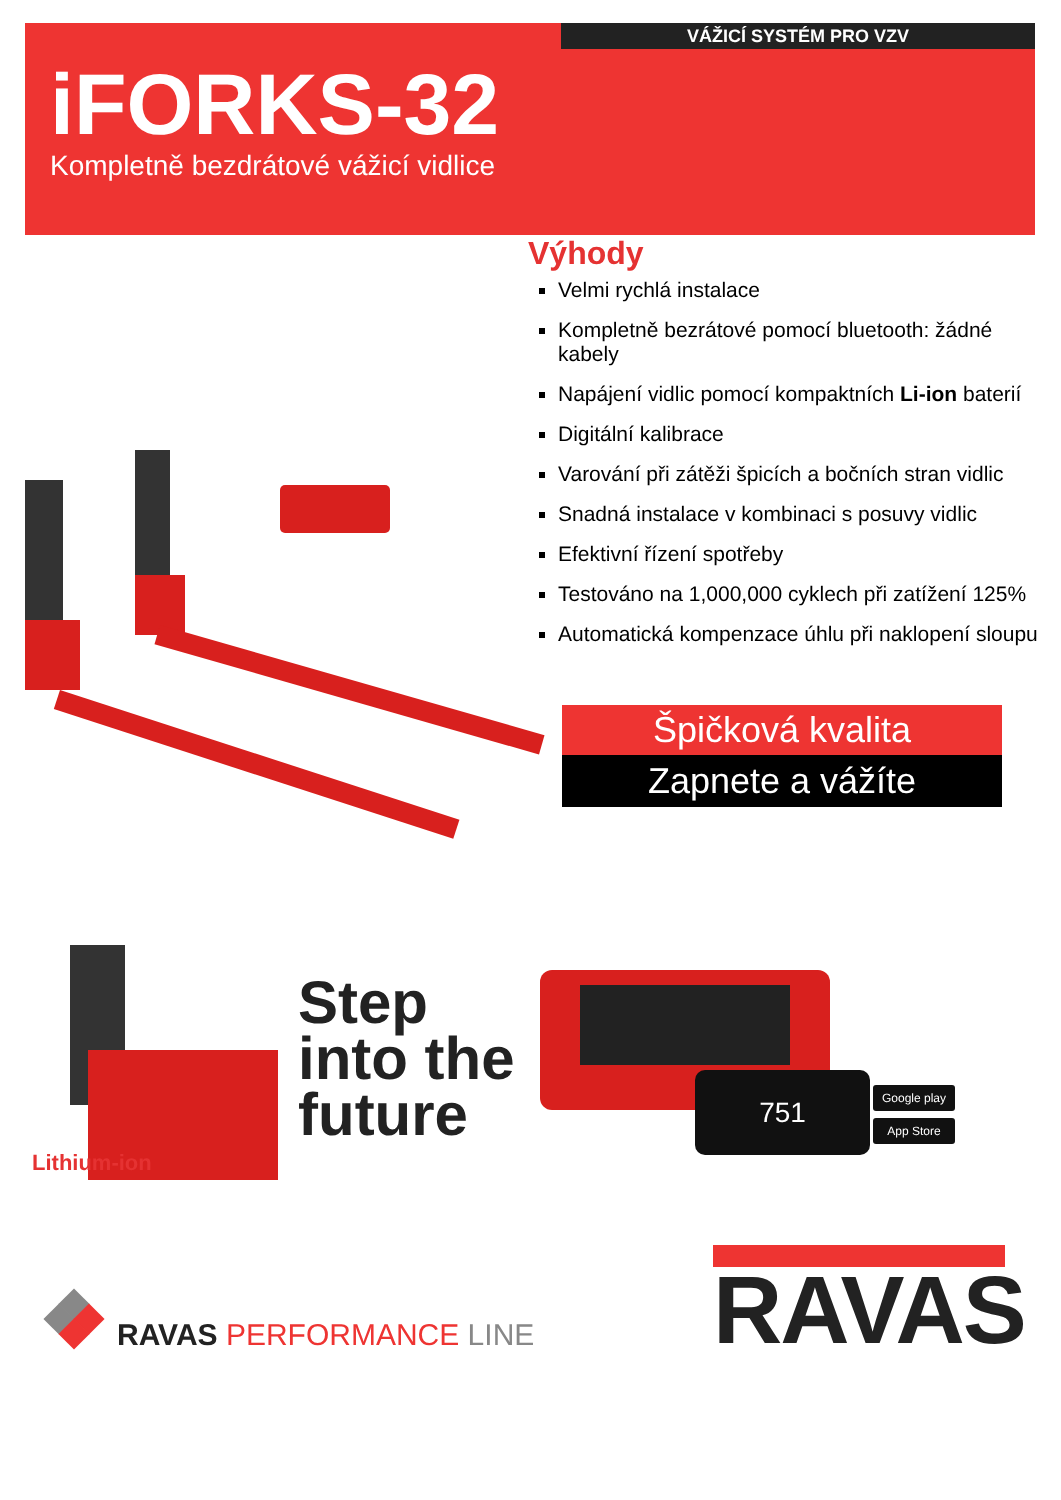VÁŽICÍ SYSTÉM PRO VZV
iFORKS-32
Kompletně bezdrátové vážicí vidlice
Výhody
Velmi rychlá instalace
Kompletně bezrátové pomocí bluetooth: žádné kabely
Napájení vidlic pomocí kompaktních Li-ion baterií
Digitální kalibrace
Varování při zátěži špicích a bočních stran vidlic
Snadná instalace v kombinaci s posuvy vidlic
Efektivní řízení spotřeby
Testováno na 1,000,000 cyklech při zatížení 125%
Automatická kompenzace úhlu při naklopení sloupu
Špičková kvalita
Zapnete a vážíte
Lithium-ion
Step
into the
future
751 Google play
App Store
RAVAS PERFORMANCE LINE
RAVAS